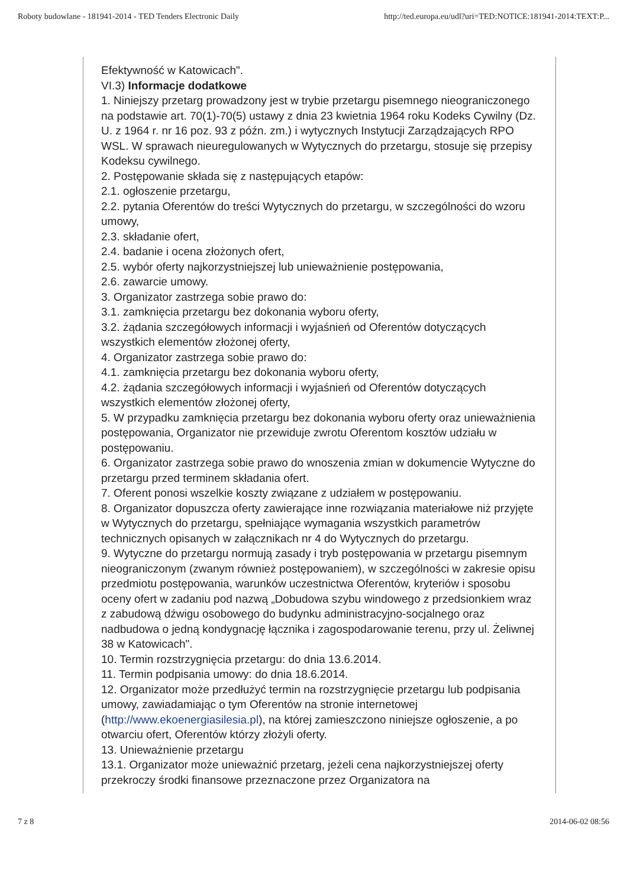Roboty budowlane - 181941-2014 - TED Tenders Electronic Daily http://ted.europa.eu/udl?uri=TED:NOTICE:181941-2014:TEXT:P...
Efektywność w Katowicach".
VI.3) Informacje dodatkowe
1. Niniejszy przetarg prowadzony jest w trybie przetargu pisemnego nieograniczonego na podstawie art. 70(1)-70(5) ustawy z dnia 23 kwietnia 1964 roku Kodeks Cywilny (Dz. U. z 1964 r. nr 16 poz. 93 z późn. zm.) i wytycznych Instytucji Zarządzających RPO WSL. W sprawach nieuregulowanych w Wytycznych do przetargu, stosuje się przepisy Kodeksu cywilnego.
2. Postępowanie składa się z następujących etapów:
2.1. ogłoszenie przetargu,
2.2. pytania Oferentów do treści Wytycznych do przetargu, w szczególności do wzoru umowy,
2.3. składanie ofert,
2.4. badanie i ocena złożonych ofert,
2.5. wybór oferty najkorzystniejszej lub unieważnienie postępowania,
2.6. zawarcie umowy.
3. Organizator zastrzega sobie prawo do:
3.1. zamknięcia przetargu bez dokonania wyboru oferty,
3.2. żądania szczegółowych informacji i wyjaśnień od Oferentów dotyczących wszystkich elementów złożonej oferty,
4. Organizator zastrzega sobie prawo do:
4.1. zamknięcia przetargu bez dokonania wyboru oferty,
4.2. żądania szczegółowych informacji i wyjaśnień od Oferentów dotyczących wszystkich elementów złożonej oferty,
5. W przypadku zamknięcia przetargu bez dokonania wyboru oferty oraz unieważnienia postępowania, Organizator nie przewiduje zwrotu Oferentom kosztów udziału w postępowaniu.
6. Organizator zastrzega sobie prawo do wnoszenia zmian w dokumencie Wytyczne do przetargu przed terminem składania ofert.
7. Oferent ponosi wszelkie koszty związane z udziałem w postępowaniu.
8. Organizator dopuszcza oferty zawierające inne rozwiązania materiałowe niż przyjęte w Wytycznych do przetargu, spełniające wymagania wszystkich parametrów technicznych opisanych w załącznikach nr 4 do Wytycznych do przetargu.
9. Wytyczne do przetargu normują zasady i tryb postępowania w przetargu pisemnym nieograniczonym (zwanym również postępowaniem), w szczególności w zakresie opisu przedmiotu postępowania, warunków uczestnictwa Oferentów, kryteriów i sposobu oceny ofert w zadaniu pod nazwą „Dobudowa szybu windowego z przedsionkiem wraz z zabudową dźwigu osobowego do budynku administracyjno-socjalnego oraz nadbudowa o jedną kondygnację łącznika i zagospodarowanie terenu, przy ul. Żeliwnej 38 w Katowicach".
10. Termin rozstrzygnięcia przetargu: do dnia 13.6.2014.
11. Termin podpisania umowy: do dnia 18.6.2014.
12. Organizator może przedłużyć termin na rozstrzygnięcie przetargu lub podpisania umowy, zawiadamiając o tym Oferentów na stronie internetowej (http://www.ekoenergiasilesia.pl), na której zamieszczono niniejsze ogłoszenie, a po otwarciu ofert, Oferentów którzy złożyli oferty.
13. Unieważnienie przetargu
13.1. Organizator może unieważnić przetarg, jeżeli cena najkorzystniejszej oferty przekroczy środki finansowe przeznaczone przez Organizatora na
7 z 8 2014-06-02 08:56